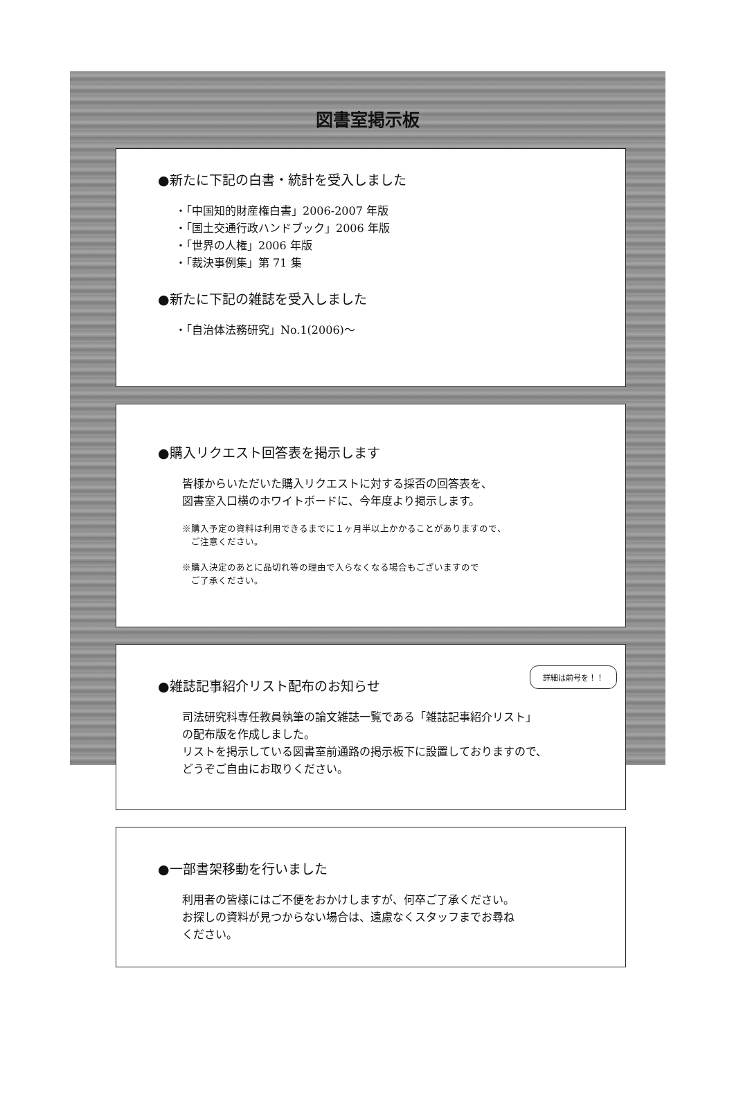図書室掲示板
●新たに下記の白書・統計を受入しました
・「中国知的財産権白書」2006-2007 年版
・「国土交通行政ハンドブック」2006 年版
・「世界の人権」2006 年版
・「裁決事例集」第 71 集
●新たに下記の雑誌を受入しました
・「自治体法務研究」No.1(2006)～
●購入リクエスト回答表を掲示します
皆様からいただいた購入リクエストに対する採否の回答表を、
図書室入口横のホワイトボードに、今年度より掲示します。
※購入予定の資料は利用できるまでに１ヶ月半以上かかることがありますので、
　ご注意ください。
※購入決定のあとに品切れ等の理由で入らなくなる場合もございますので
　ご了承ください。
詳細は前号を！！
●雑誌記事紹介リスト配布のお知らせ
司法研究科専任教員執筆の論文雑誌一覧である「雑誌記事紹介リスト」
の配布版を作成しました。
リストを掲示している図書室前通路の掲示板下に設置しておりますので、
どうぞご自由にお取りください。
●一部書架移動を行いました
利用者の皆様にはご不便をおかけしますが、何卒ご了承ください。
お探しの資料が見つからない場合は、遠慮なくスタッフまでお尋ね
ください。